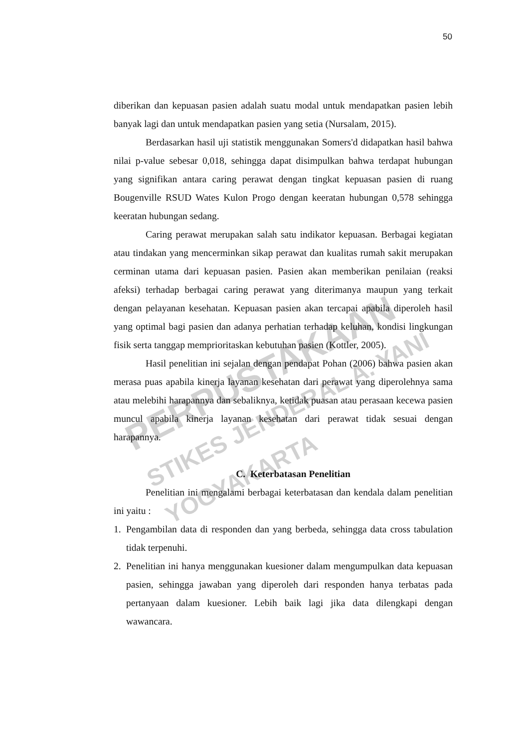50
diberikan dan kepuasan pasien adalah suatu modal untuk mendapatkan pasien lebih banyak lagi dan untuk mendapatkan pasien yang setia (Nursalam, 2015).
Berdasarkan hasil uji statistik menggunakan Somers'd didapatkan hasil bahwa nilai p-value sebesar 0,018, sehingga dapat disimpulkan bahwa terdapat hubungan yang signifikan antara caring perawat dengan tingkat kepuasan pasien di ruang Bougenville RSUD Wates Kulon Progo dengan keeratan hubungan 0,578 sehingga keeratan hubungan sedang.
Caring perawat merupakan salah satu indikator kepuasan. Berbagai kegiatan atau tindakan yang mencerminkan sikap perawat dan kualitas rumah sakit merupakan cerminan utama dari kepuasan pasien. Pasien akan memberikan penilaian (reaksi afeksi) terhadap berbagai caring perawat yang diterimanya maupun yang terkait dengan pelayanan kesehatan. Kepuasan pasien akan tercapai apabila diperoleh hasil yang optimal bagi pasien dan adanya perhatian terhadap keluhan, kondisi lingkungan fisik serta tanggap memprioritaskan kebutuhan pasien (Kottler, 2005).
Hasil penelitian ini sejalan dengan pendapat Pohan (2006) bahwa pasien akan merasa puas apabila kinerja layanan kesehatan dari perawat yang diperolehnya sama atau melebihi harapannya dan sebaliknya, ketidak puasan atau perasaan kecewa pasien muncul apabila kinerja layanan kesehatan dari perawat tidak sesuai dengan harapannya.
C. Keterbatasan Penelitian
Penelitian ini mengalami berbagai keterbatasan dan kendala dalam penelitian ini yaitu :
1. Pengambilan data di responden dan yang berbeda, sehingga data cross tabulation tidak terpenuhi.
2. Penelitian ini hanya menggunakan kuesioner dalam mengumpulkan data kepuasan pasien, sehingga jawaban yang diperoleh dari responden hanya terbatas pada pertanyaan dalam kuesioner. Lebih baik lagi jika data dilengkapi dengan wawancara.
PERPUSTAKAAN
STIKES JENDERAL A. YANI YOGYAKARTA